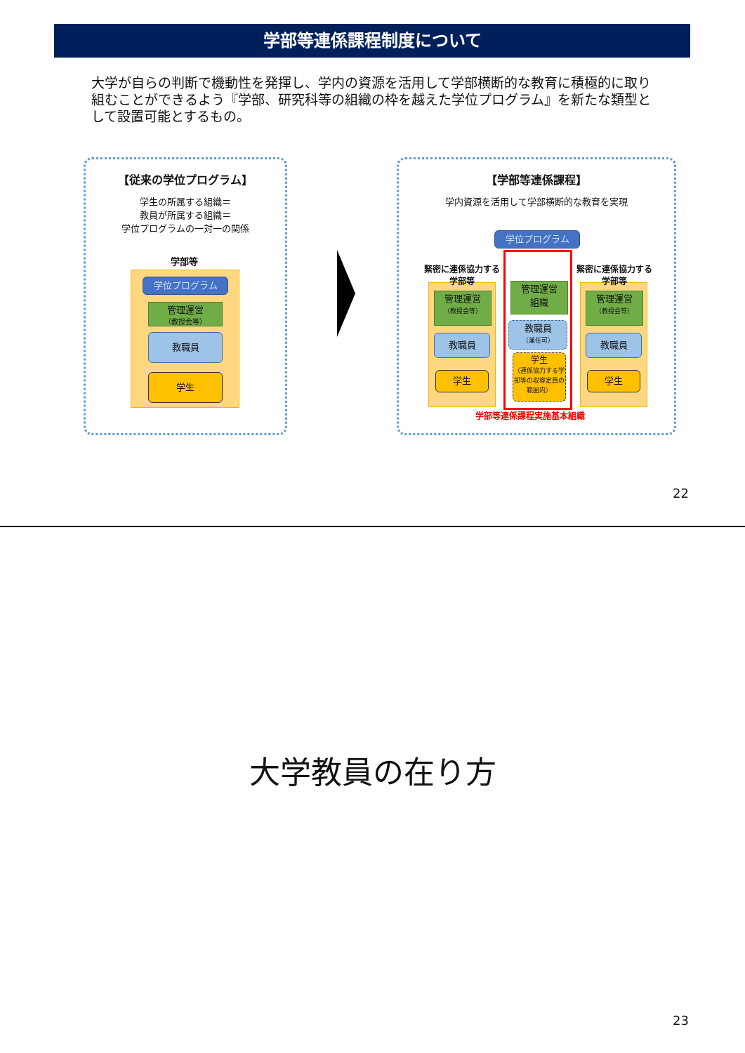学部等連係課程制度について
大学が自らの判断で機動性を発揮し、学内の資源を活用して学部横断的な教育に積極的に取り組むことができるよう『学部、研究科等の組織の枠を越えた学位プログラム』を新たな類型として設置可能とするもの。
【従来の学位プログラム】
学生の所属する組織＝
教員が所属する組織＝
学位プログラムの一対一の関係
学部等
学位プログラム
管理運営
（教授会等）
教職員
学生
【学部等連係課程】
学内資源を活用して学部横断的な教育を実現
学位プログラム
緊密に連係協力する
学部等
緊密に連係協力する
学部等
管理運営
（教授会等）
教職員
学生
管理運営
（教授会等）
教職員
学生
管理運営
組織
教職員
（兼任可）
学生
（連係協力する学部等の収容定員の範囲内）
学部等連係課程実施基本組織
22
大学教員の在り方
23